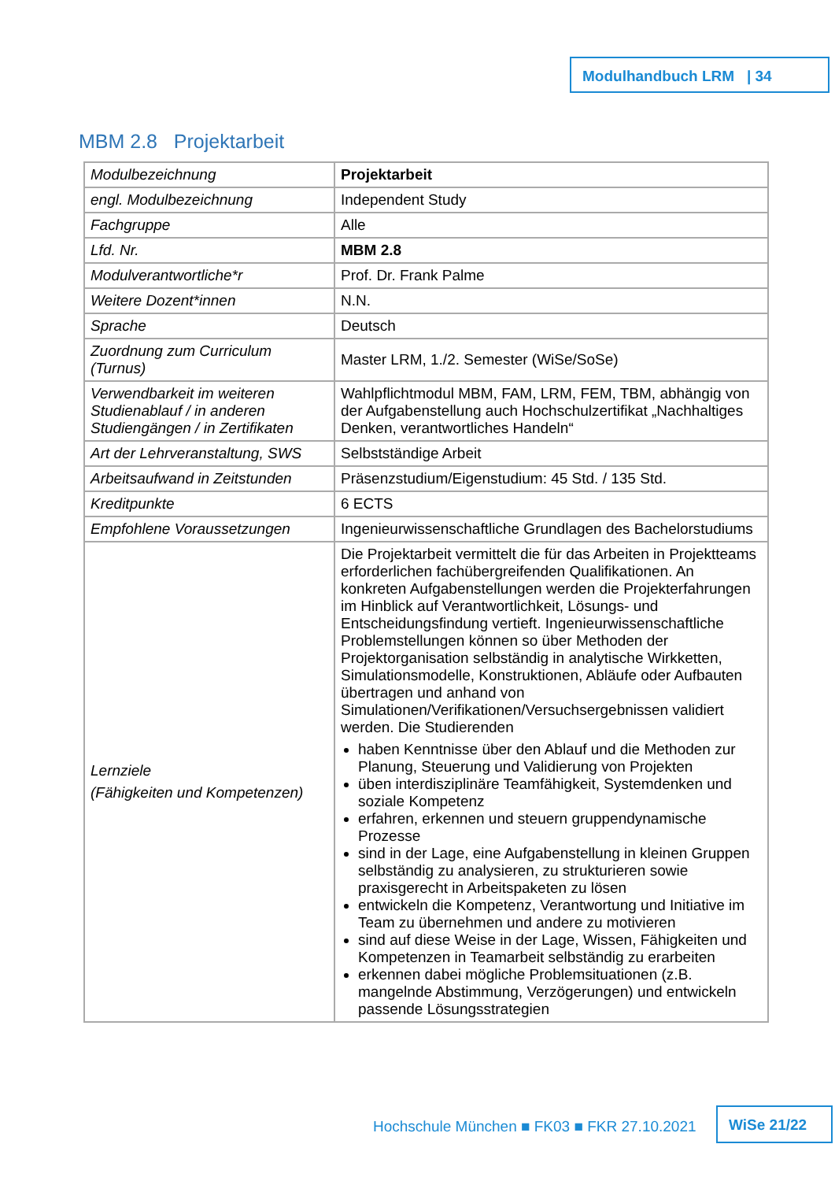Modulhandbuch LRM | 34
MBM 2.8 Projektarbeit
| Modulbezeichnung | Projektarbeit |
| engl. Modulbezeichnung | Independent Study |
| Fachgruppe | Alle |
| Lfd. Nr. | MBM 2.8 |
| Modulverantwortliche*r | Prof. Dr. Frank Palme |
| Weitere Dozent*innen | N.N. |
| Sprache | Deutsch |
| Zuordnung zum Curriculum (Turnus) | Master LRM, 1./2. Semester (WiSe/SoSe) |
| Verwendbarkeit im weiteren Studienablauf / in anderen Studiengängen / in Zertifikaten | Wahlpflichtmodul MBM, FAM, LRM, FEM, TBM, abhängig von der Aufgabenstellung auch Hochschulzertifikat „Nachhaltiges Denken, verantwortliches Handeln“ |
| Art der Lehrveranstaltung, SWS | Selbstständige Arbeit |
| Arbeitsaufwand in Zeitstunden | Präsenzstudium/Eigenstudium: 45 Std. / 135 Std. |
| Kreditpunkte | 6 ECTS |
| Empfohlene Voraussetzungen | Ingenieurwissenschaftliche Grundlagen des Bachelorstudiums |
| Lernziele (Fähigkeiten und Kompetenzen) | Die Projektarbeit vermittelt die für das Arbeiten in Projektteams erforderlichen fachübergreifenden Qualifikationen. An konkreten Aufgabenstellungen werden die Projekterfahrungen im Hinblick auf Verantwortlichkeit, Lösungs- und Entscheidungsfindung vertieft. Ingenieurwissenschaftliche Problemstellungen können so über Methoden der Projektorganisation selbständig in analytische Wirkketten, Simulationsmodelle, Konstruktionen, Abläufe oder Aufbauten übertragen und anhand von Simulationen/Verifikationen/Versuchsergebnissen validiert werden. Die Studierenden haben Kenntnisse über den Ablauf und die Methoden zur Planung, Steuerung und Validierung von Projekten üben interdisziplinäre Teamfähigkeit, Systemdenken und soziale Kompetenz erfahren, erkennen und steuern gruppendynamische Prozesse sind in der Lage, eine Aufgabenstellung in kleinen Gruppen selbständig zu analysieren, zu strukturieren sowie praxisgerecht in Arbeitspaketen zu lösen entwickeln die Kompetenz, Verantwortung und Initiative im Team zu übernehmen und andere zu motivieren sind auf diese Weise in der Lage, Wissen, Fähigkeiten und Kompetenzen in Teamarbeit selbständig zu erarbeiten erkennen dabei mögliche Problemsituationen (z.B. mangelnde Abstimmung, Verzögerungen) und entwickeln passende Lösungsstrategien |
Hochschule München ■ FK03 ■ FKR 27.10.2021
WiSe 21/22